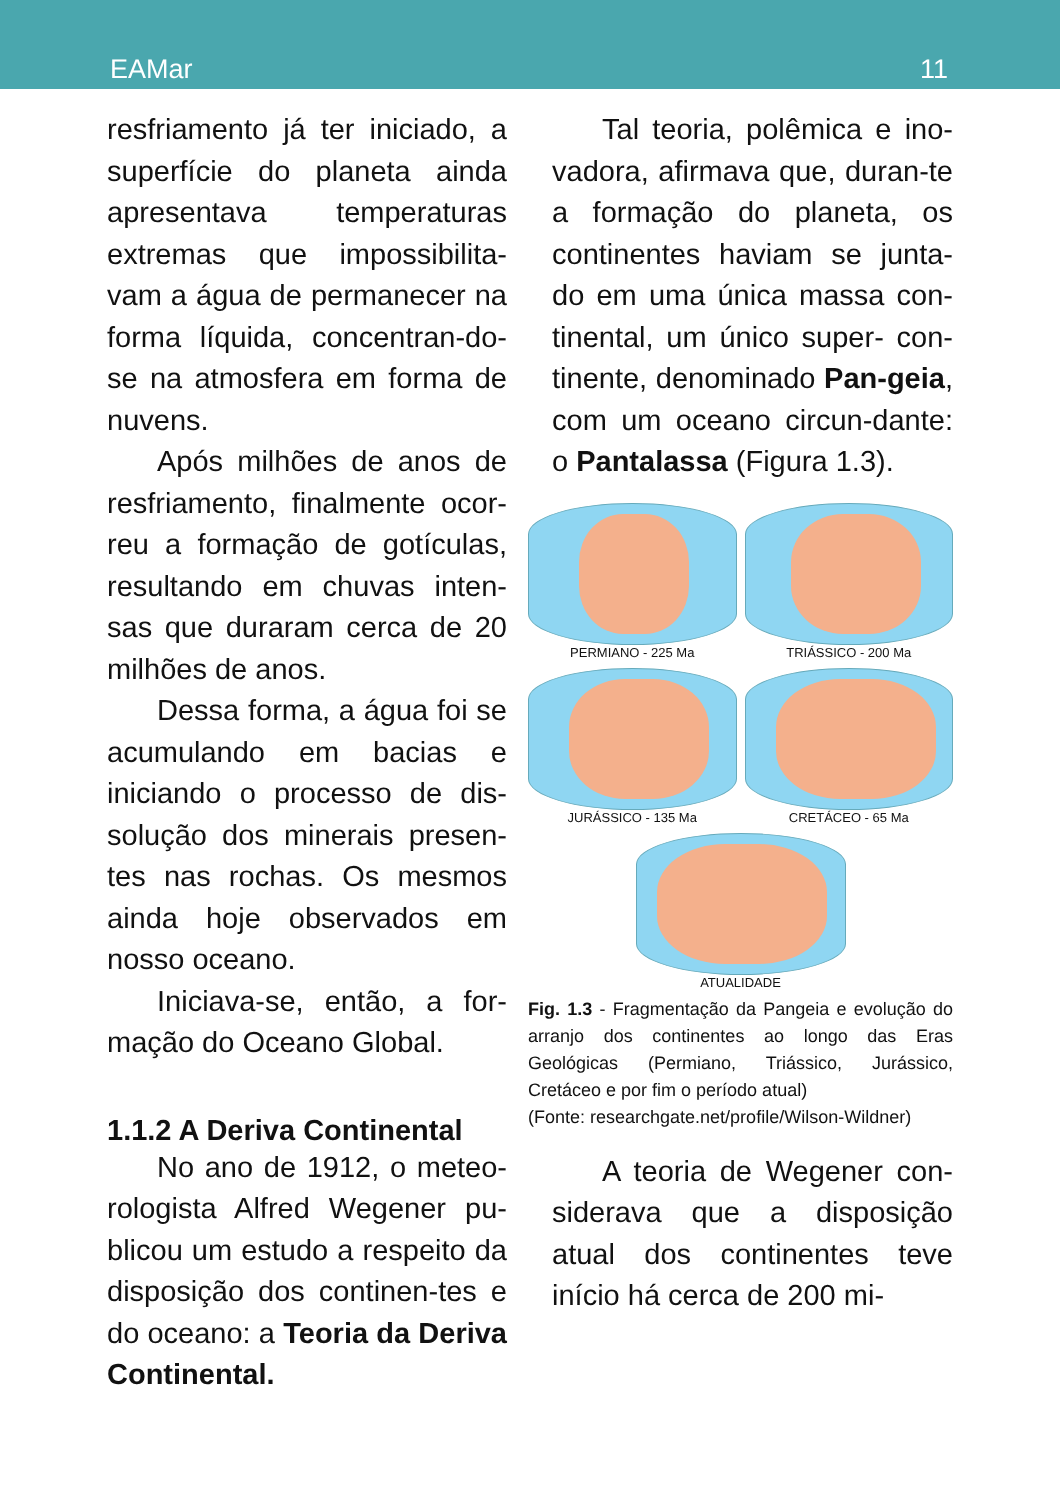EAMar 11
resfriamento já ter iniciado, a superfície do planeta ainda apresentava temperaturas extremas que impossibilita-vam a água de permanecer na forma líquida, concentran-do-se na atmosfera em forma de nuvens.
Após milhões de anos de resfriamento, finalmente ocor-reu a formação de gotículas, resultando em chuvas inten-sas que duraram cerca de 20 milhões de anos.
Dessa forma, a água foi se acumulando em bacias e iniciando o processo de dis-solução dos minerais presen-tes nas rochas. Os mesmos ainda hoje observados em nosso oceano.
Iniciava-se, então, a for-mação do Oceano Global.
1.1.2 A Deriva Continental
No ano de 1912, o meteo-rologista Alfred Wegener pu-blicou um estudo a respeito da disposição dos continen-tes e do oceano: a Teoria da Deriva Continental.
Tal teoria, polêmica e ino-vadora, afirmava que, duran-te a formação do planeta, os continentes haviam se junta-do em uma única massa con-tinental, um único super- con-tinente, denominado Pan-geia, com um oceano circun-dante: o Pantalassa (Figura 1.3).
PERMIANO - 225 Ma
TRIÁSSICO - 200 Ma
JURÁSSICO - 135 Ma
CRETÁCEO - 65 Ma
ATUALIDADE
Fig. 1.3 - Fragmentação da Pangeia e evolução do arranjo dos continentes ao longo das Eras Geológicas (Permiano, Triássico, Jurássico, Cretáceo e por fim o período atual)
(Fonte: researchgate.net/profile/Wilson-Wildner)
A teoria de Wegener con-siderava que a disposição atual dos continentes teve início há cerca de 200 mi-